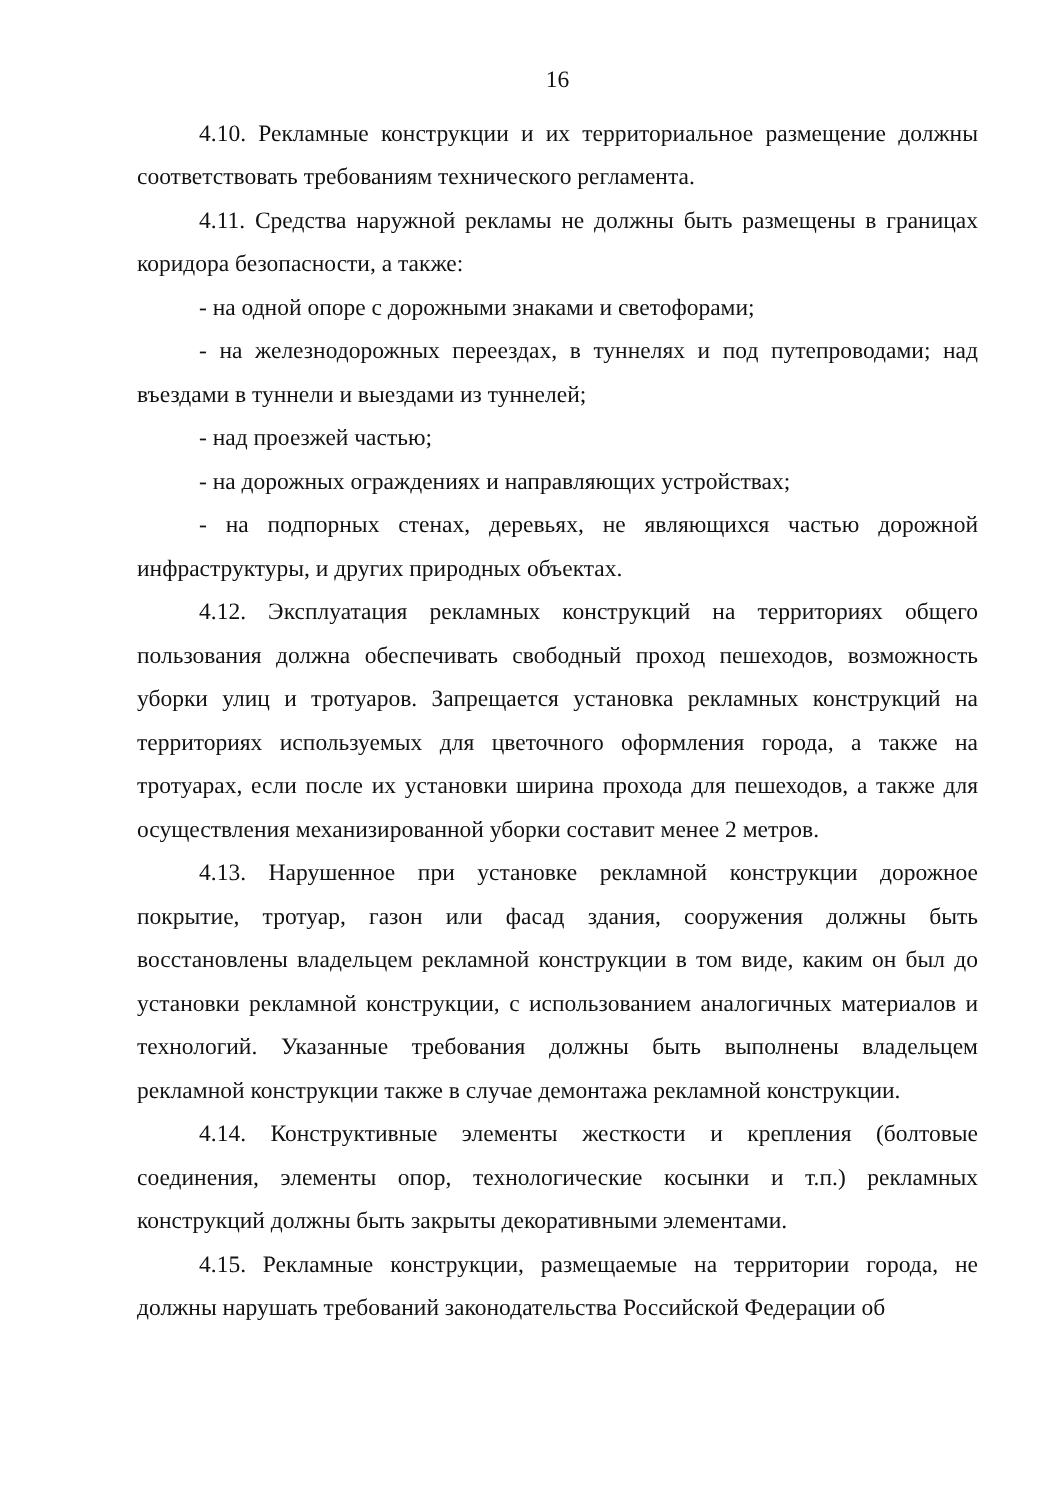16
4.10. Рекламные конструкции и их территориальное размещение должны соответствовать требованиям технического регламента.
4.11. Средства наружной рекламы не должны быть размещены в границах коридора безопасности, а также:
- на одной опоре с дорожными знаками и светофорами;
- на железнодорожных переездах, в туннелях и под путепроводами; над въездами в туннели и выездами из туннелей;
- над проезжей частью;
- на дорожных ограждениях и направляющих устройствах;
- на подпорных стенах, деревьях, не являющихся частью дорожной инфраструктуры, и других природных объектах.
4.12. Эксплуатация рекламных конструкций на территориях общего пользования должна обеспечивать свободный проход пешеходов, возможность уборки улиц и тротуаров. Запрещается установка рекламных конструкций на территориях используемых для цветочного оформления города, а также на тротуарах, если после их установки ширина прохода для пешеходов, а также для осуществления механизированной уборки составит менее 2 метров.
4.13. Нарушенное при установке рекламной конструкции дорожное покрытие, тротуар, газон или фасад здания, сооружения должны быть восстановлены владельцем рекламной конструкции в том виде, каким он был до установки рекламной конструкции, с использованием аналогичных материалов и технологий. Указанные требования должны быть выполнены владельцем рекламной конструкции также в случае демонтажа рекламной конструкции.
4.14. Конструктивные элементы жесткости и крепления (болтовые соединения, элементы опор, технологические косынки и т.п.) рекламных конструкций должны быть закрыты декоративными элементами.
4.15. Рекламные конструкции, размещаемые на территории города, не должны нарушать требований законодательства Российской Федерации об